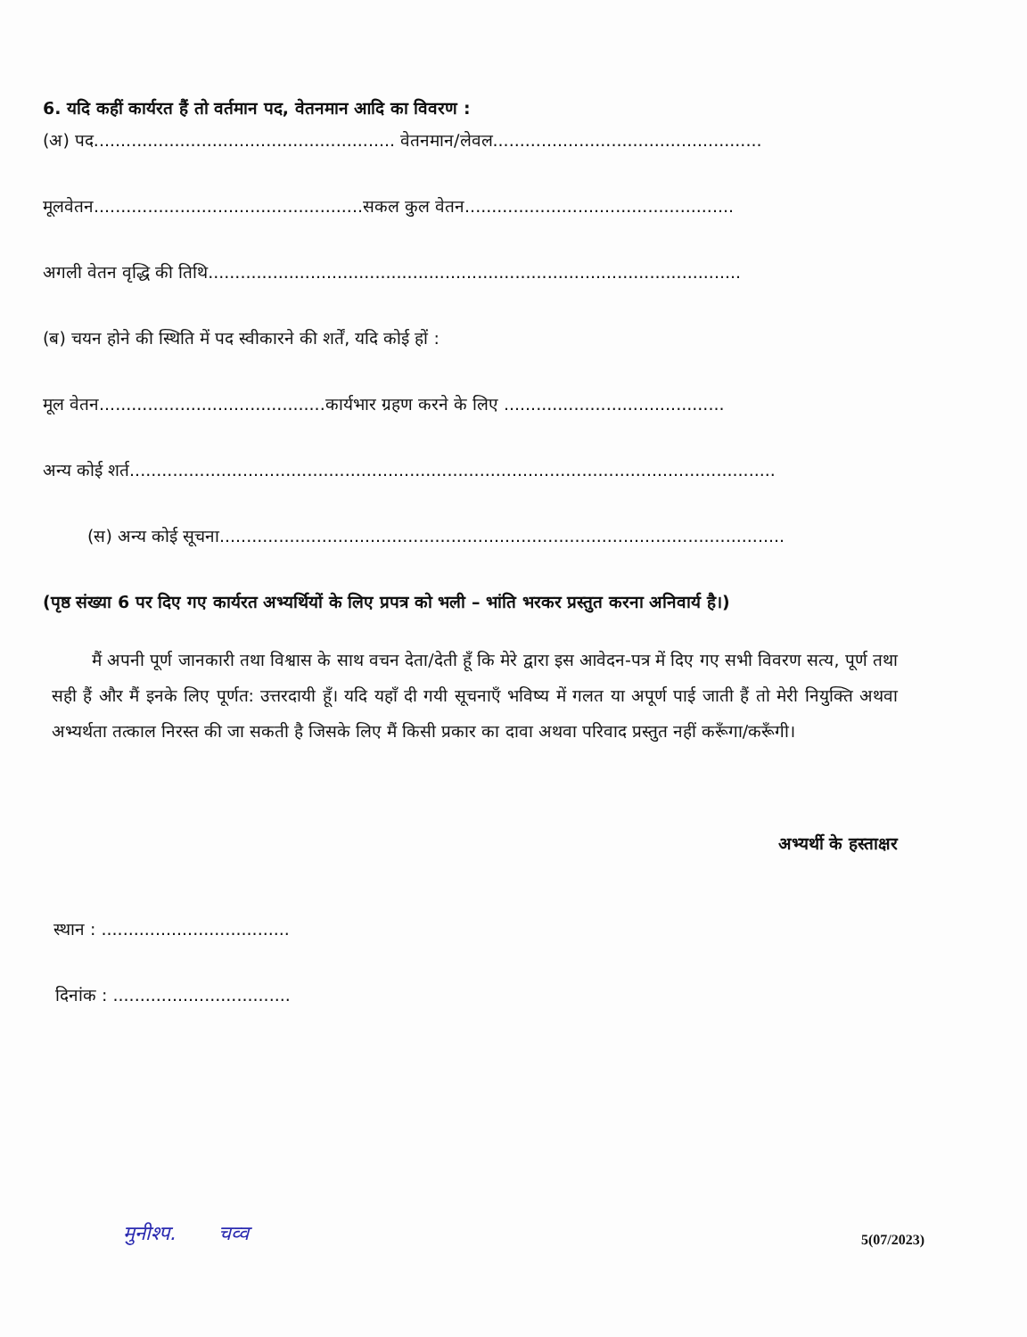6. यदि कहीं कार्यरत हैं तो वर्तमान पद, वेतनमान आदि का विवरण :
(अ) पद........................................................ वेतनमान/लेवल..................................................
मूलवेतन..................................................सकल कुल वेतन..................................................
अगली वेतन वृद्धि की तिथि...................................................................................................
(ब) चयन होने की स्थिति में पद स्वीकारने की शर्तें, यदि कोई हों :
मूल वेतन..........................................कार्यभार ग्रहण करने के लिए .........................................
अन्य कोई शर्त........................................................................................................................
(स) अन्य कोई सूचना.........................................................................................................
(पृष्ठ संख्या 6 पर दिए गए कार्यरत अभ्यर्थियों के लिए प्रपत्र को भली – भांति भरकर प्रस्तुत करना अनिवार्य है।)
मैं अपनी पूर्ण जानकारी तथा विश्वास के साथ वचन देता/देती हूँ कि मेरे द्वारा इस आवेदन-पत्र में दिए गए सभी विवरण सत्य, पूर्ण तथा सही हैं और मैं इनके लिए पूर्णत: उत्तरदायी हूँ। यदि यहाँ दी गयी सूचनाएँ भविष्य में गलत या अपूर्ण पाई जाती हैं तो मेरी नियुक्ति अथवा अभ्यर्थता तत्काल निरस्त की जा सकती है जिसके लिए मैं किसी प्रकार का दावा अथवा परिवाद प्रस्तुत नहीं करूँगा/करूँगी।
अभ्यर्थी के हस्ताक्षर
स्थान : ...................................
दिनांक : .................................
मुनीश्प. चव्व
5(07/2023)